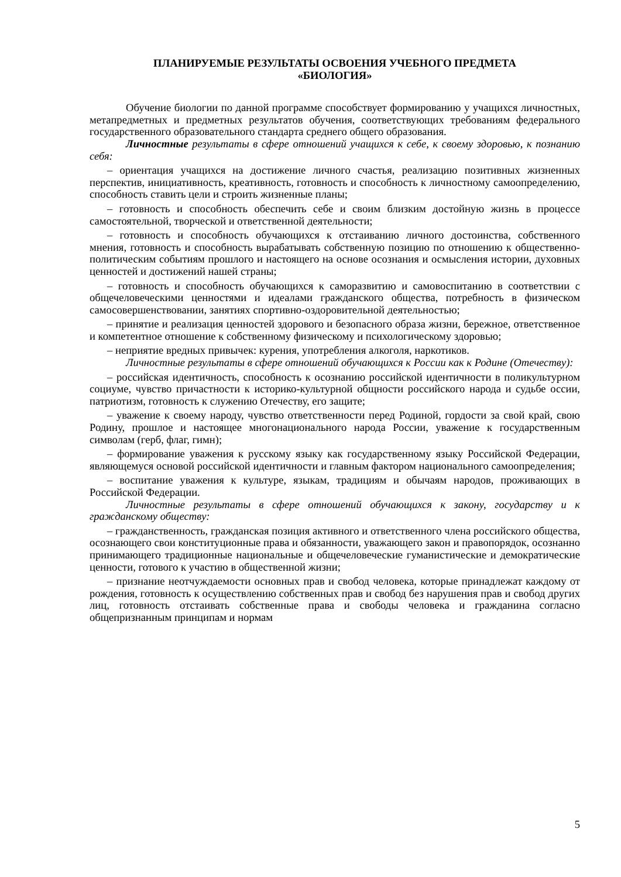ПЛАНИРУЕМЫЕ РЕЗУЛЬТАТЫ ОСВОЕНИЯ УЧЕБНОГО ПРЕДМЕТА
«БИОЛОГИЯ»
Обучение биологии по данной программе способствует формированию у учащихся личностных, метапредметных и предметных результатов обучения, соответствующих требованиям федерального государственного образовательного стандарта среднего общего образования.
Личностные результаты в сфере отношений учащихся к себе, к своему здоровью, к познанию себя:
– ориентация учащихся на достижение личного счастья, реализацию позитивных жизненных перспектив, инициативность, креативность, готовность и способность к личностному самоопределению, способность ставить цели и строить жизненные планы;
– готовность и способность обеспечить себе и своим близким достойную жизнь в процессе самостоятельной, творческой и ответственной деятельности;
– готовность и способность обучающихся к отстаиванию личного достоинства, собственного мнения, готовность и способность вырабатывать собственную позицию по отношению к общественно-политическим событиям прошлого и настоящего на основе осознания и осмысления истории, духовных ценностей и достижений нашей страны;
– готовность и способность обучающихся к саморазвитию и самовоспитанию в соответствии с общечеловеческими ценностями и идеалами гражданского общества, потребность в физическом самосовершенствовании, занятиях спортивно-оздоровительной деятельностью;
– принятие и реализация ценностей здорового и безопасного образа жизни, бережное, ответственное и компетентное отношение к собственному физическому и психологическому здоровью;
– неприятие вредных привычек: курения, употребления алкоголя, наркотиков.
Личностные результаты в сфере отношений обучающихся к России как к Родине (Отечеству):
– российская идентичность, способность к осознанию российской идентичности в поликультурном социуме, чувство причастности к историко-культурной общности российского народа и судьбе оссии, патриотизм, готовность к служению Отечеству, его защите;
– уважение к своему народу, чувство ответственности перед Родиной, гордости за свой край, свою Родину, прошлое и настоящее многонационального народа России, уважение к государственным символам (герб, флаг, гимн);
– формирование уважения к русскому языку как государственному языку Российской Федерации, являющемуся основой российской идентичности и главным фактором национального самоопределения;
– воспитание уважения к культуре, языкам, традициям и обычаям народов, проживающих в Российской Федерации.
Личностные результаты в сфере отношений обучающихся к закону, государству и к гражданскому обществу:
– гражданственность, гражданская позиция активного и ответственного члена российского общества, осознающего свои конституционные права и обязанности, уважающего закон и правопорядок, осознанно принимающего традиционные национальные и общечеловеческие гуманистические и демократические ценности, готового к участию в общественной жизни;
– признание неотчуждаемости основных прав и свобод человека, которые принадлежат каждому от рождения, готовность к осуществлению собственных прав и свобод без нарушения прав и свобод других лиц, готовность отстаивать собственные права и свободы человека и гражданина согласно общепризнанным принципам и нормам
5